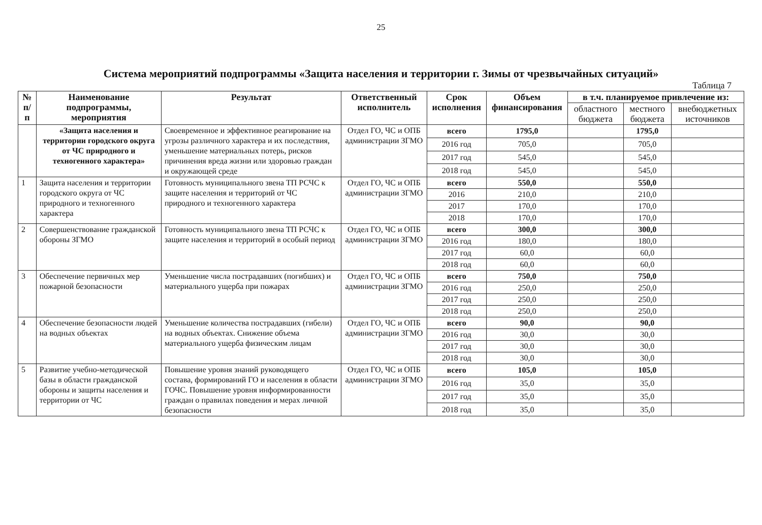25
Система мероприятий подпрограммы «Защита населения и территории г. Зимы от чрезвычайных ситуаций»
Таблица 7
| № п/п | Наименование подпрограммы, мероприятия | Результат | Ответственный исполнитель | Срок исполнения | Объем финансирования | в т.ч. планируемое привлечение из: | | |
| --- | --- | --- | --- | --- | --- | --- | --- | --- |
| | | | | | | областного бюджета | местного бюджета | внебюджетных источников |
| | «Защита населения и территории городского округа от ЧС природного и техногенного характера» | Своевременное и эффективное реагирование на угрозы различного характера и их последствия, уменьшение материальных потерь, рисков причинения вреда жизни или здоровью граждан и окружающей среде | Отдел ГО, ЧС и ОПБ администрации ЗГМО | всего | 1795,0 | | 1795,0 | |
| | | | | 2016 год | 705,0 | | 705,0 | |
| | | | | 2017 год | 545,0 | | 545,0 | |
| | | | | 2018 год | 545,0 | | 545,0 | |
| 1 | Защита населения и территории городского округа от ЧС природного и техногенного характера | Готовность муниципального звена ТП РСЧС к защите населения и территорий от ЧС природного и техногенного характера | Отдел ГО, ЧС и ОПБ администрации ЗГМО | всего | 550,0 | | 550,0 | |
| | | | | 2016 | 210,0 | | 210,0 | |
| | | | | 2017 | 170,0 | | 170,0 | |
| | | | | 2018 | 170,0 | | 170,0 | |
| 2 | Совершенствование гражданской обороны ЗГМО | Готовность муниципального звена ТП РСЧС к защите населения и территорий в особый период | Отдел ГО, ЧС и ОПБ администрации ЗГМО | всего | 300,0 | | 300,0 | |
| | | | | 2016 год | 180,0 | | 180,0 | |
| | | | | 2017 год | 60,0 | | 60,0 | |
| | | | | 2018 год | 60,0 | | 60,0 | |
| 3 | Обеспечение первичных мер пожарной безопасности | Уменьшение числа пострадавших (погибших) и материального ущерба при пожарах | Отдел ГО, ЧС и ОПБ администрации ЗГМО | всего | 750,0 | | 750,0 | |
| | | | | 2016 год | 250,0 | | 250,0 | |
| | | | | 2017 год | 250,0 | | 250,0 | |
| | | | | 2018 год | 250,0 | | 250,0 | |
| 4 | Обеспечение безопасности людей на водных объектах | Уменьшение количества пострадавших (гибели) на водных объектах. Снижение объема материального ущерба физическим лицам | Отдел ГО, ЧС и ОПБ администрации ЗГМО | всего | 90,0 | | 90,0 | |
| | | | | 2016 год | 30,0 | | 30,0 | |
| | | | | 2017 год | 30,0 | | 30,0 | |
| | | | | 2018 год | 30,0 | | 30,0 | |
| 5 | Развитие учебно-методической базы в области гражданской обороны и защиты населения и территории от ЧС | Повышение уровня знаний руководящего состава, формирований ГО и населения в области ГОЧС. Повышение уровня информированности граждан о правилах поведения и мерах личной безопасности | Отдел ГО, ЧС и ОПБ администрации ЗГМО | всего | 105,0 | | 105,0 | |
| | | | | 2016 год | 35,0 | | 35,0 | |
| | | | | 2017 год | 35,0 | | 35,0 | |
| | | | | 2018 год | 35,0 | | 35,0 | |